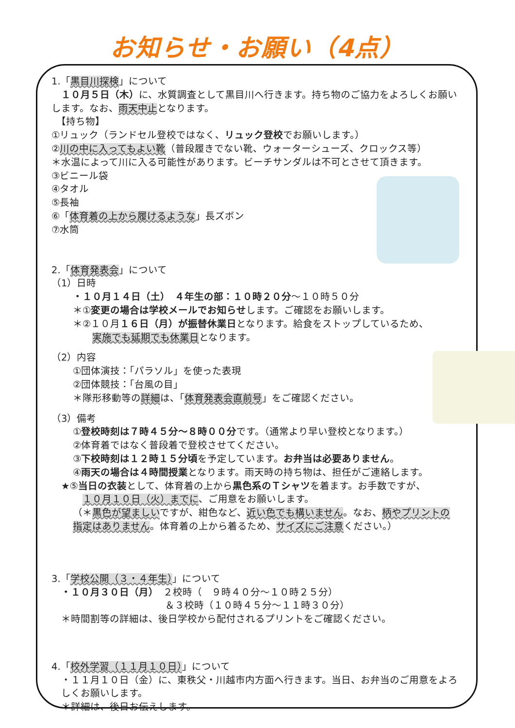お知らせ・お願い（4点）
1.「黒目川探検」について
　１０月５日（木）に、水質調査として黒目川へ行きます。持ち物のご協力をよろしくお願いします。なお、雨天中止となります。
　【持ち物】
①リュック（ランドセル登校ではなく、リュック登校でお願いします。）
②川の中に入ってもよい靴（普段履きでない靴、ウォーターシューズ、クロックス等）
＊水温によって川に入る可能性があります。ビーチサンダルは不可とさせて頂きます。
③ビニール袋
④タオル
⑤長袖
⑥「体育着の上から履けるような」長ズボン
⑦水筒
2.「体育発表会」について
（1）日時
・１０月１４日（土）　４年生の部：１０時２０分～１０時５０分
＊①変更の場合は学校メールでお知らせします。ご確認をお願いします。
＊②１０月１６日（月）が振替休業日となります。給食をストップしているため、
実施でも延期でも休業日となります。
（2）内容
①団体演技：「パラソル」を使った表現
②団体競技：「台風の目」
＊隊形移動等の詳細は、「体育発表会直前号」をご確認ください。
（3）備考
①登校時刻は７時４５分～８時００分です。（通常より早い登校となります。）
②体育着ではなく普段着で登校させてください。
③下校時刻は１２時１５分頃を予定しています。お弁当は必要ありません。
④雨天の場合は４時間授業となります。雨天時の持ち物は、担任がご連絡します。
★⑤当日の衣装として、体育着の上から黒色系のＴシャツを着ます。お手数ですが、
１０月１０日（火）までに、ご用意をお願いします。
（＊黒色が望ましいですが、紺色など、近い色でも構いません。なお、柄やプリントの指定はありません。体育着の上から着るため、サイズにご注意ください。）
3.「学校公開（３・４年生）」について
・１０月３０日（月）　２校時（　９時４０分～１０時２５分）
＆３校時（１０時４５分～１１時３０分）
＊時間割等の詳細は、後日学校から配付されるプリントをご確認ください。
4.「校外学習（１１月１０日）」について
・１１月１０日（金）に、東秩父・川越市内方面へ行きます。当日、お弁当のご用意をよろしくお願いします。
＊詳細は、後日お伝えします。